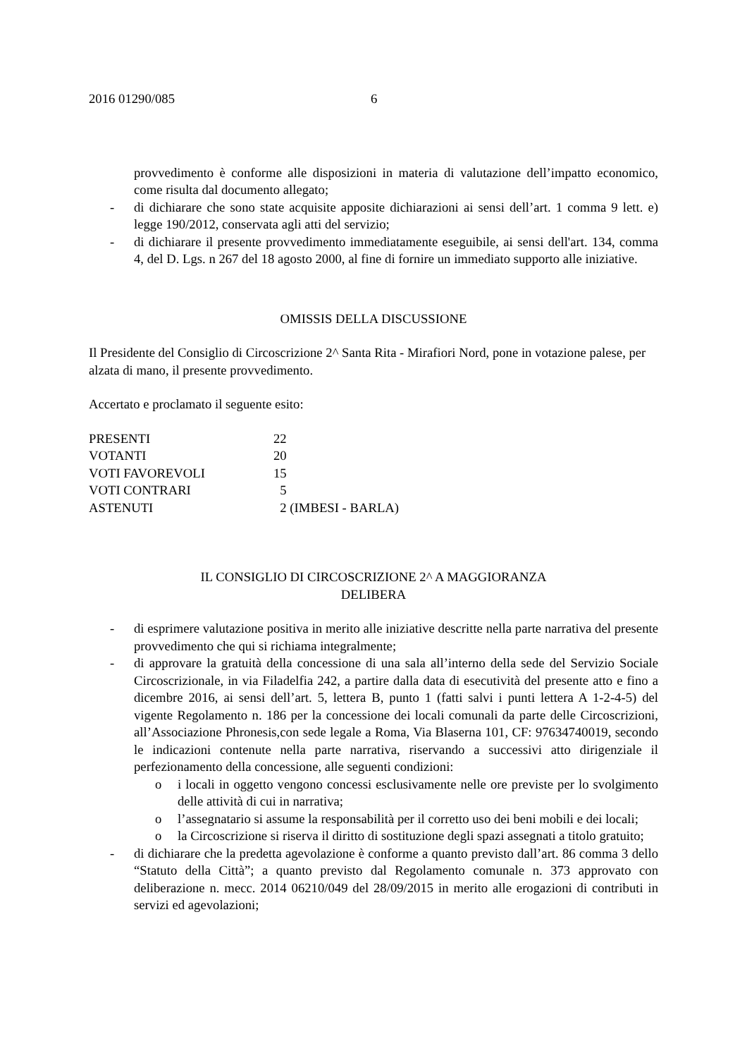2016 01290/085 6
provvedimento è conforme alle disposizioni in materia di valutazione dell’impatto economico, come risulta dal documento allegato;
- di dichiarare che sono state acquisite apposite dichiarazioni ai sensi dell’art. 1 comma 9 lett. e) legge 190/2012, conservata agli atti del servizio;
- di dichiarare il presente provvedimento immediatamente eseguibile, ai sensi dell'art. 134, comma 4, del D. Lgs. n 267 del 18 agosto 2000, al fine di fornire un immediato supporto alle iniziative.
OMISSIS DELLA DISCUSSIONE
Il Presidente del Consiglio di Circoscrizione 2^ Santa Rita - Mirafiori Nord, pone in votazione palese, per alzata di mano, il presente provvedimento.
Accertato e proclamato il seguente esito:
| PRESENTI | 22 |
| VOTANTI | 20 |
| VOTI FAVOREVOLI | 15 |
| VOTI CONTRARI | 5 |
| ASTENUTI | 2 (IMBESI - BARLA) |
IL CONSIGLIO DI CIRCOSCRIZIONE 2^ A MAGGIORANZA
DELIBERA
- di esprimere valutazione positiva in merito alle iniziative descritte nella parte narrativa del presente provvedimento che qui si richiama integralmente;
- di approvare la gratuità della concessione di una sala all’interno della sede del Servizio Sociale Circoscrizionale, in via Filadelfia 242, a partire dalla data di esecutività del presente atto e fino a dicembre 2016, ai sensi dell’art. 5, lettera B, punto 1 (fatti salvi i punti lettera A 1-2-4-5) del vigente Regolamento n. 186 per la concessione dei locali comunali da parte delle Circoscrizioni, all’Associazione Phronesis,con sede legale a Roma, Via Blaserna 101, CF: 97634740019, secondo le indicazioni contenute nella parte narrativa, riservando a successivi atto dirigenziale il perfezionamento della concessione, alle seguenti condizioni:
o i locali in oggetto vengono concessi esclusivamente nelle ore previste per lo svolgimento delle attività di cui in narrativa;
o l’assegnatario si assume la responsabilità per il corretto uso dei beni mobili e dei locali;
o la Circoscrizione si riserva il diritto di sostituzione degli spazi assegnati a titolo gratuito;
- di dichiarare che la predetta agevolazione è conforme a quanto previsto dall’art. 86 comma 3 dello “Statuto della Città”; a quanto previsto dal Regolamento comunale n. 373 approvato con deliberazione n. mecc. 2014 06210/049 del 28/09/2015 in merito alle erogazioni di contributi in servizi ed agevolazioni;